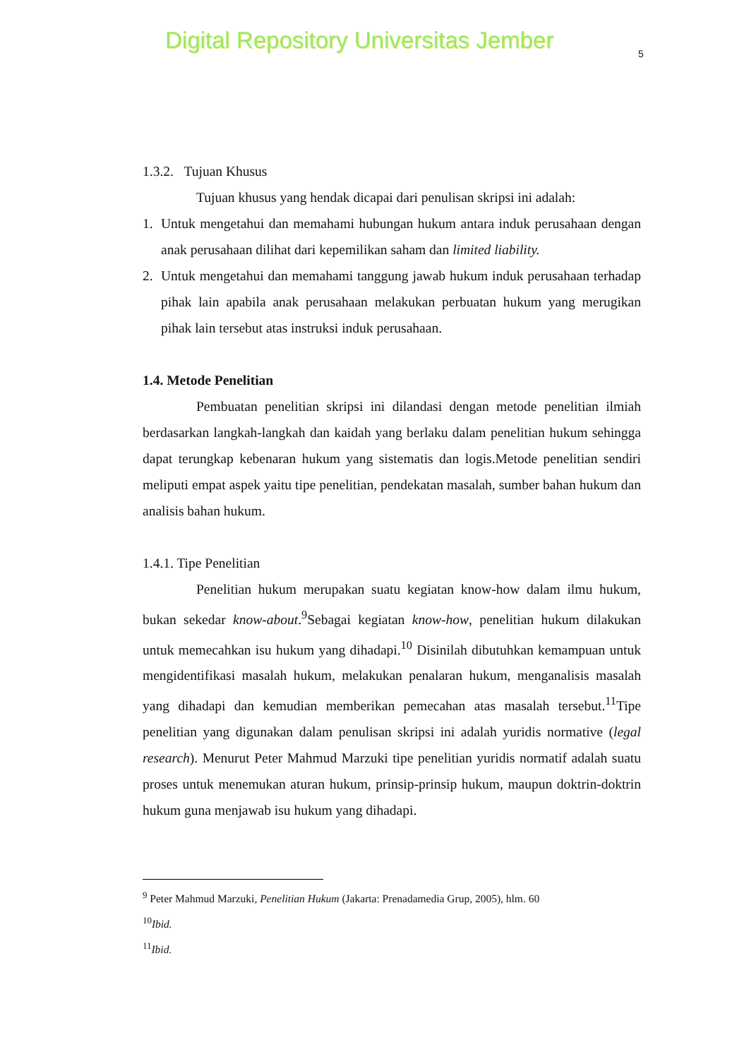Digital Repository Universitas Jember
5
1.3.2. Tujuan Khusus
Tujuan khusus yang hendak dicapai dari penulisan skripsi ini adalah:
1. Untuk mengetahui dan memahami hubungan hukum antara induk perusahaan dengan anak perusahaan dilihat dari kepemilikan saham dan limited liability.
2. Untuk mengetahui dan memahami tanggung jawab hukum induk perusahaan terhadap pihak lain apabila anak perusahaan melakukan perbuatan hukum yang merugikan pihak lain tersebut atas instruksi induk perusahaan.
1.4. Metode Penelitian
Pembuatan penelitian skripsi ini dilandasi dengan metode penelitian ilmiah berdasarkan langkah-langkah dan kaidah yang berlaku dalam penelitian hukum sehingga dapat terungkap kebenaran hukum yang sistematis dan logis.Metode penelitian sendiri meliputi empat aspek yaitu tipe penelitian, pendekatan masalah, sumber bahan hukum dan analisis bahan hukum.
1.4.1. Tipe Penelitian
Penelitian hukum merupakan suatu kegiatan know-how dalam ilmu hukum, bukan sekedar know-about.<sup>9</sup>Sebagai kegiatan know-how, penelitian hukum dilakukan untuk memecahkan isu hukum yang dihadapi.<sup>10</sup> Disinilah dibutuhkan kemampuan untuk mengidentifikasi masalah hukum, melakukan penalaran hukum, menganalisis masalah yang dihadapi dan kemudian memberikan pemecahan atas masalah tersebut.<sup>11</sup>Tipe penelitian yang digunakan dalam penulisan skripsi ini adalah yuridis normative (legal research). Menurut Peter Mahmud Marzuki tipe penelitian yuridis normatif adalah suatu proses untuk menemukan aturan hukum, prinsip-prinsip hukum, maupun doktrin-doktrin hukum guna menjawab isu hukum yang dihadapi.
<sup>9</sup> Peter Mahmud Marzuki, Penelitian Hukum (Jakarta: Prenadamedia Grup, 2005), hlm. 60
<sup>10</sup> Ibid.
<sup>11</sup> Ibid.